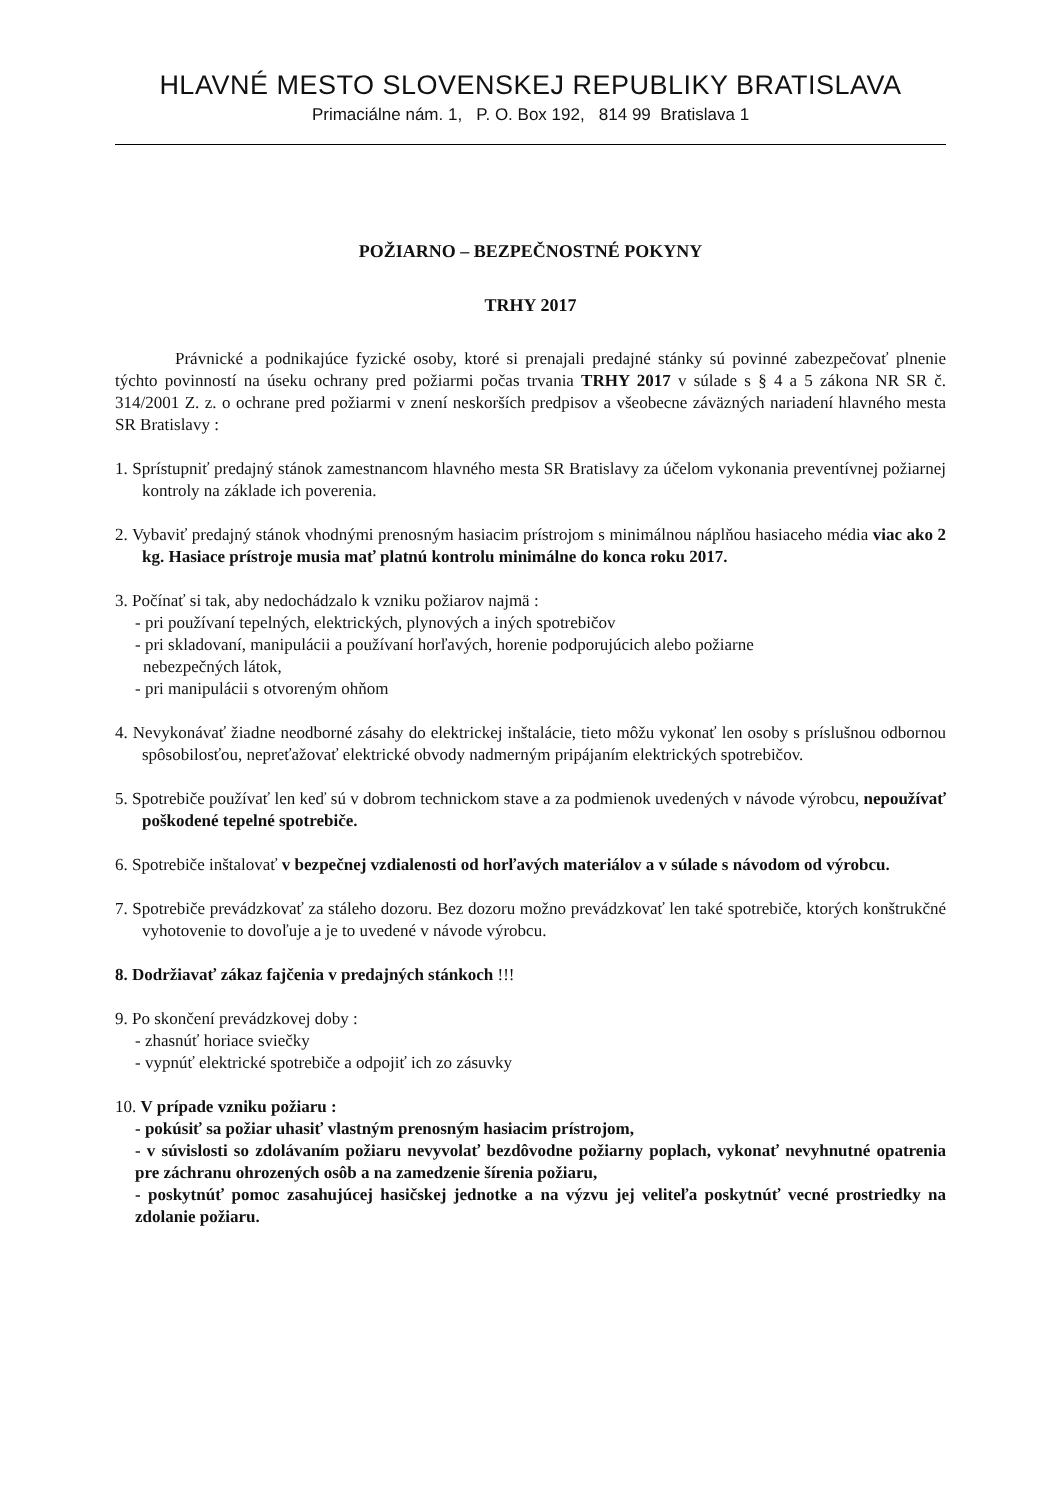HLAVNÉ MESTO SLOVENSKEJ REPUBLIKY BRATISLAVA
Primaciálne nám. 1, P. O. Box 192, 814 99 Bratislava 1
POŽIARNO – BEZPEČNOSTNÉ POKYNY
TRHY 2017
Právnické a podnikajúce fyzické osoby, ktoré si prenajali predajné stánky sú povinné zabezpečovať plnenie týchto povinností na úseku ochrany pred požiarmi počas trvania TRHY 2017 v súlade s § 4 a 5 zákona NR SR č. 314/2001 Z. z. o ochrane pred požiarmi v znení neskorších predpisov a všeobecne záväzných nariadení hlavného mesta SR Bratislavy :
1. Sprístupniť predajný stánok zamestnancom hlavného mesta SR Bratislavy za účelom vykonania preventívnej požiarnej kontroly na základe ich poverenia.
2. Vybaviť predajný stánok vhodnými prenosným hasiacim prístrojom s minimálnou náplňou hasiaceho média viac ako 2 kg. Hasiace prístroje musia mať platnú kontrolu minimálne do konca roku 2017.
3. Počínať si tak, aby nedochádzalo k vzniku požiarov najmä :
- pri používaní tepelných, elektrických, plynových a iných spotrebičov
- pri skladovaní, manipulácii a používaní horľavých, horenie podporujúcich alebo požiarne
nebezpečných látok,
- pri manipulácii s otvoreným ohňom
4. Nevykonávať žiadne neodborné zásahy do elektrickej inštalácie, tieto môžu vykonať len osoby s príslušnou odbornou spôsobilosťou, nepreťažovať elektrické obvody nadmerným pripájaním elektrických spotrebičov.
5. Spotrebiče používať len keď sú v dobrom technickom stave a za podmienok uvedených v návode výrobcu, nepoužívať poškodené tepelné spotrebiče.
6. Spotrebiče inštalovať v bezpečnej vzdialenosti od horľavých materiálov a v súlade s návodom od výrobcu.
7. Spotrebiče prevádzkovať za stáleho dozoru. Bez dozoru možno prevádzkovať len také spotrebiče, ktorých konštrukčné vyhotovenie to dovoľuje a je to uvedené v návode výrobcu.
8. Dodržiavať zákaz fajčenia v predajných stánkoch !!!
9. Po skončení prevádzkovej doby :
- zhasnúť horiace sviečky
- vypnúť elektrické spotrebiče a odpojiť ich zo zásuvky
10. V prípade vzniku požiaru :
- pokúsiť sa požiar uhasiť vlastným prenosným hasiacim prístrojom,
- v súvislosti so zdolávaním požiaru nevyvolať bezdôvodne požiarny poplach, vykonať nevyhnutné opatrenia pre záchranu ohrozených osôb a na zamedzenie šírenia požiaru,
- poskytnúť pomoc zasahujúcej hasičskej jednotke a na výzvu jej veliteľa poskytnúť vecné prostriedky na zdolanie požiaru.